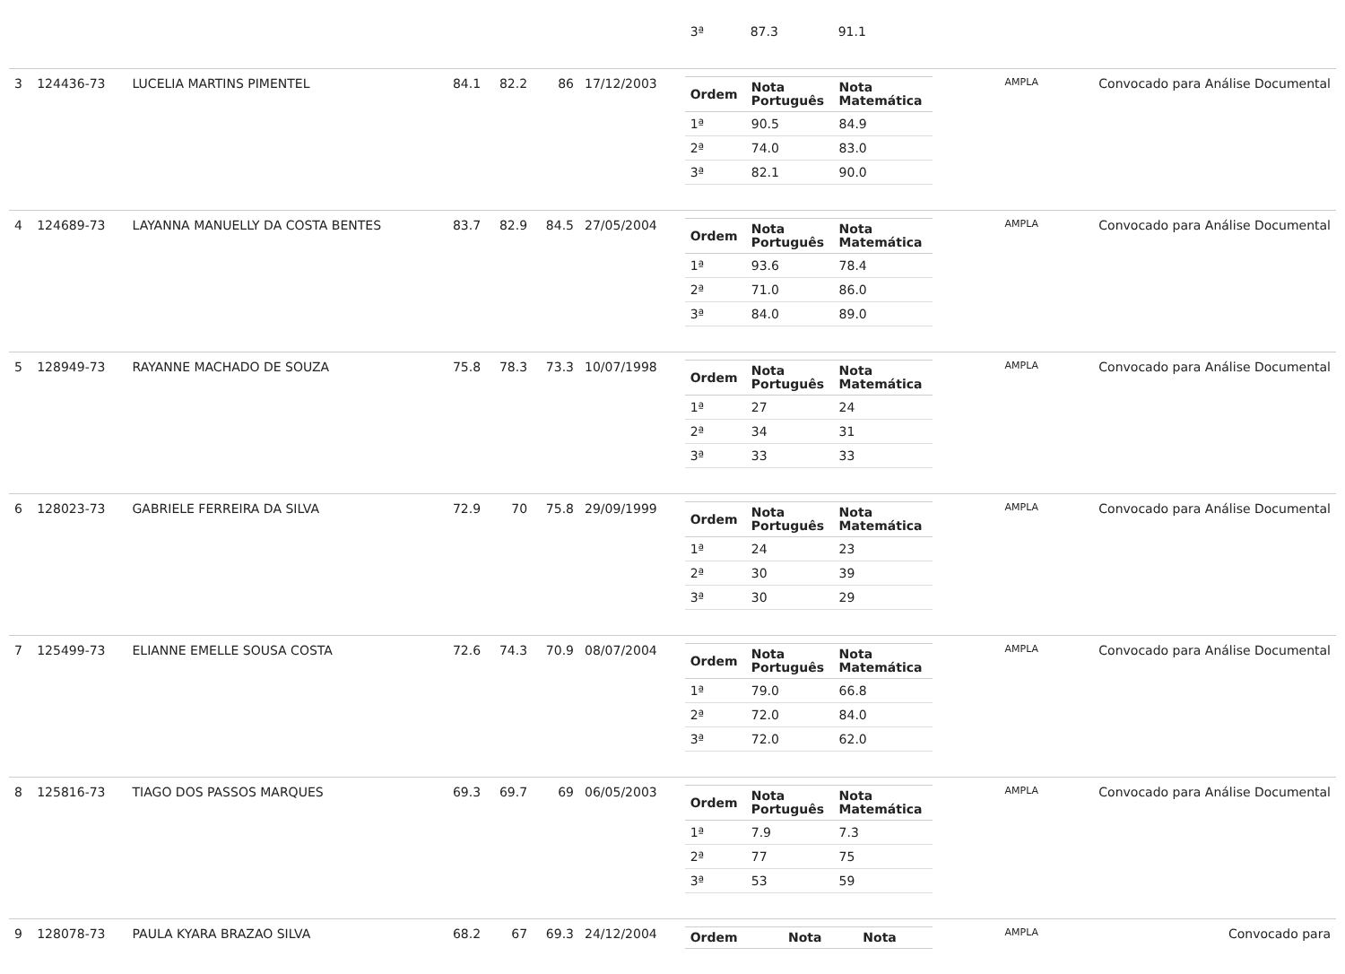| | | | | | | | / 3ª / 87.3 / 91.1 / | | |
| 3 | 124436-73 | LUCELIA MARTINS PIMENTEL | 84.1 | 82.2 | 86 | 17/12/2003 | / Ordem / Nota Português / Nota Matemática / / --- / --- / --- / / 1ª / 90.5 / 84.9 / / 2ª / 74.0 / 83.0 / / 3ª / 82.1 / 90.0 / | AMPLA | Convocado para Análise Documental |
| 4 | 124689-73 | LAYANNA MANUELLY DA COSTA BENTES | 83.7 | 82.9 | 84.5 | 27/05/2004 | / Ordem / Nota Português / Nota Matemática / / --- / --- / --- / / 1ª / 93.6 / 78.4 / / 2ª / 71.0 / 86.0 / / 3ª / 84.0 / 89.0 / | AMPLA | Convocado para Análise Documental |
| 5 | 128949-73 | RAYANNE MACHADO DE SOUZA | 75.8 | 78.3 | 73.3 | 10/07/1998 | / Ordem / Nota Português / Nota Matemática / / --- / --- / --- / / 1ª / 27 / 24 / / 2ª / 34 / 31 / / 3ª / 33 / 33 / | AMPLA | Convocado para Análise Documental |
| 6 | 128023-73 | GABRIELE FERREIRA DA SILVA | 72.9 | 70 | 75.8 | 29/09/1999 | / Ordem / Nota Português / Nota Matemática / / --- / --- / --- / / 1ª / 24 / 23 / / 2ª / 30 / 39 / / 3ª / 30 / 29 / | AMPLA | Convocado para Análise Documental |
| 7 | 125499-73 | ELIANNE EMELLE SOUSA COSTA | 72.6 | 74.3 | 70.9 | 08/07/2004 | / Ordem / Nota Português / Nota Matemática / / --- / --- / --- / / 1ª / 79.0 / 66.8 / / 2ª / 72.0 / 84.0 / / 3ª / 72.0 / 62.0 / | AMPLA | Convocado para Análise Documental |
| 8 | 125816-73 | TIAGO DOS PASSOS MARQUES | 69.3 | 69.7 | 69 | 06/05/2003 | / Ordem / Nota Português / Nota Matemática / / --- / --- / --- / / 1ª / 7.9 / 7.3 / / 2ª / 77 / 75 / / 3ª / 53 / 59 / | AMPLA | Convocado para Análise Documental |
| 9 | 128078-73 | PAULA KYARA BRAZAO SILVA | 68.2 | 67 | 69.3 | 24/12/2004 | / Ordem / Nota / Nota / / --- / --- / --- / | AMPLA | Convocado para |